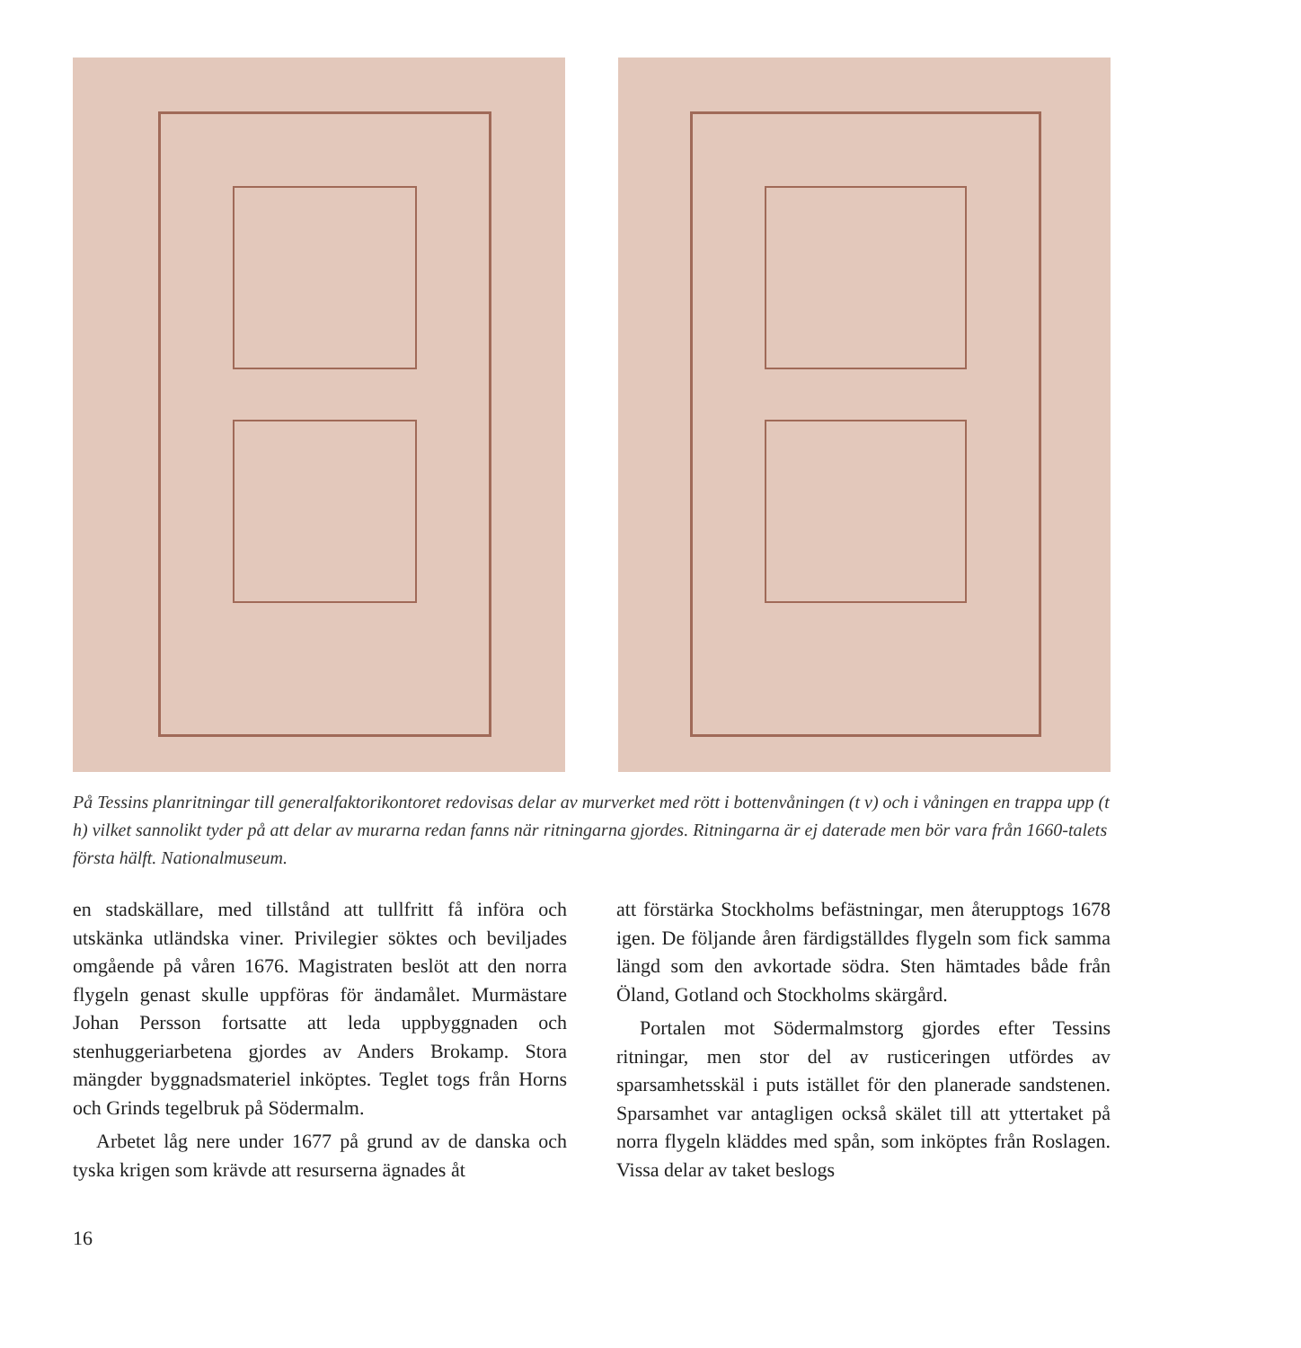På Tessins planritningar till generalfaktorikontoret redovisas delar av murverket med rött i bottenvåningen (t v) och i våningen en trappa upp (t h) vilket sannolikt tyder på att delar av murarna redan fanns när ritningarna gjordes. Ritningarna är ej daterade men bör vara från 1660-talets första hälft. Nationalmuseum.
en stadskällare, med tillstånd att tullfritt få införa och utskänka utländska viner. Privilegier söktes och beviljades omgående på våren 1676. Magistraten beslöt att den norra flygeln genast skulle uppföras för ändamålet. Murmästare Johan Persson fortsatte att leda uppbyggnaden och stenhuggeriarbetena gjordes av Anders Brokamp. Stora mängder byggnadsmateriel inköptes. Teglet togs från Horns och Grinds tegelbruk på Södermalm.
Arbetet låg nere under 1677 på grund av de danska och tyska krigen som krävde att resurserna ägnades åt
att förstärka Stockholms befästningar, men återupptogs 1678 igen. De följande åren färdigställdes flygeln som fick samma längd som den avkortade södra. Sten hämtades både från Öland, Gotland och Stockholms skärgård.
Portalen mot Södermalmstorg gjordes efter Tessins ritningar, men stor del av rusticeringen utfördes av sparsamhetsskäl i puts istället för den planerade sandstenen. Sparsamhet var antagligen också skälet till att yttertaket på norra flygeln kläddes med spån, som inköptes från Roslagen. Vissa delar av taket beslogs
16